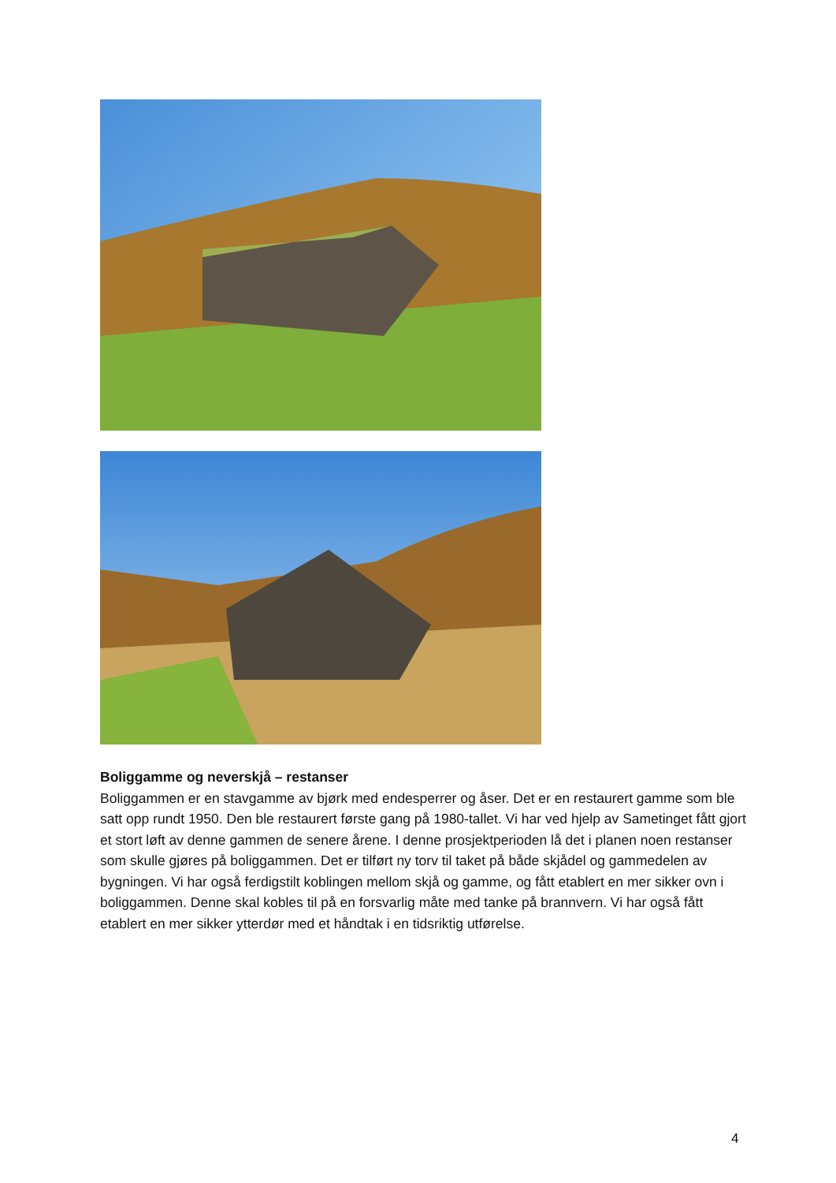Boliggamme og neverskjå – restanser
Boliggammen er en stavgamme av bjørk med endesperrer og åser. Det er en restaurert gamme som ble satt opp rundt 1950. Den ble restaurert første gang på 1980-tallet. Vi har ved hjelp av Sametinget fått gjort et stort løft av denne gammen de senere årene. I denne prosjektperioden lå det i planen noen restanser som skulle gjøres på boliggammen. Det er tilført ny torv til taket på både skjådel og gammedelen av bygningen. Vi har også ferdigstilt koblingen mellom skjå og gamme, og fått etablert en mer sikker ovn i boliggammen. Denne skal kobles til på en forsvarlig måte med tanke på brannvern. Vi har også fått etablert en mer sikker ytterdør med et håndtak i en tidsriktig utførelse.
4